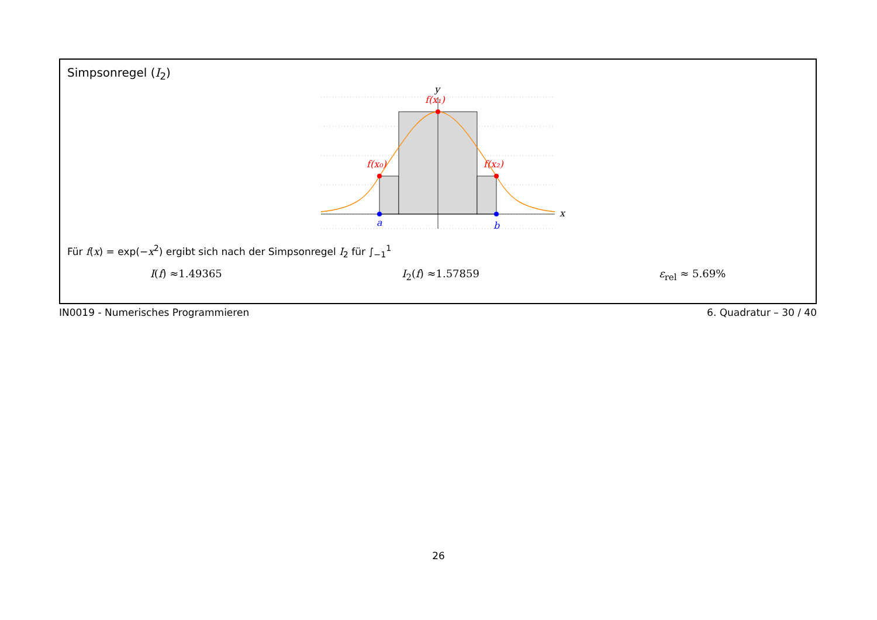Simpsonregel (I<sub>2</sub>)
y
x
f(x₁)
f(x₀)
f(x₂)
a
b
Für f(x) = exp(−x<sup>2</sup>) ergibt sich nach der Simpsonregel I<sub>2</sub> für ∫<sub>−1</sub><sup>1</sup>
I(f) ≈1.49365 I<sub>2</sub>(f) ≈1.57859 ε<sub>rel</sub> ≈ 5.69%
IN0019 - Numerisches Programmieren 6. Quadratur – 30 / 40
26